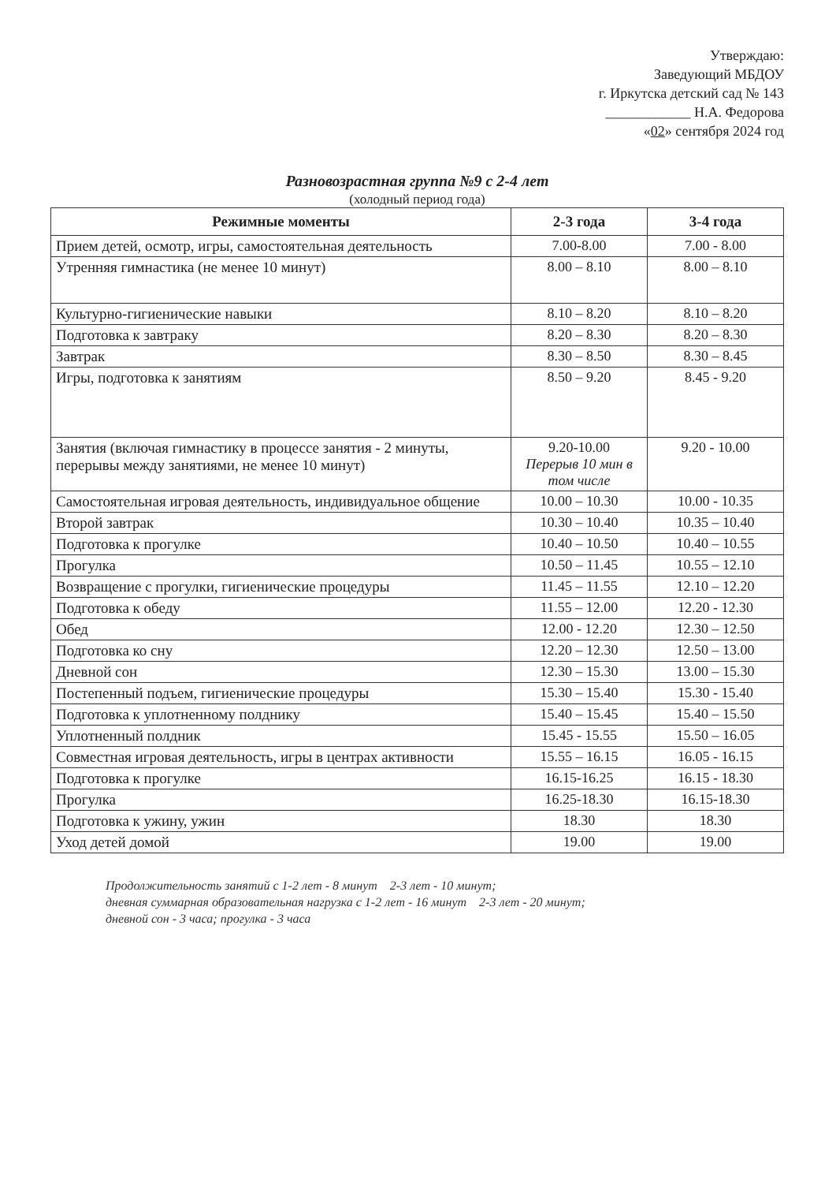Утверждаю:
Заведующий МБДОУ
г. Иркутска детский сад № 143
____________ Н.А. Федорова
«02» сентября 2024 год
Разновозрастная группа №9 с 2-4 лет
(холодный период года)
| Режимные моменты | 2-3 года | 3-4 года |
| --- | --- | --- |
| Прием детей, осмотр, игры, самостоятельная деятельность | 7.00-8.00 | 7.00 - 8.00 |
| Утренняя гимнастика (не менее 10 минут) | 8.00 – 8.10 | 8.00 – 8.10 |
| Культурно-гигиенические навыки | 8.10 – 8.20 | 8.10 – 8.20 |
| Подготовка к завтраку | 8.20 – 8.30 | 8.20 – 8.30 |
| Завтрак | 8.30 – 8.50 | 8.30 – 8.45 |
| Игры, подготовка к занятиям | 8.50 – 9.20 | 8.45 - 9.20 |
| Занятия (включая гимнастику в процессе занятия - 2 минуты, перерывы между занятиями, не менее 10 минут) | 9.20-10.00 Перерыв 10 мин в том числе | 9.20 - 10.00 |
| Самостоятельная игровая деятельность, индивидуальное общение | 10.00 – 10.30 | 10.00 - 10.35 |
| Второй завтрак | 10.30 – 10.40 | 10.35 – 10.40 |
| Подготовка к прогулке | 10.40 – 10.50 | 10.40 – 10.55 |
| Прогулка | 10.50 – 11.45 | 10.55 – 12.10 |
| Возвращение с прогулки, гигиенические процедуры | 11.45 – 11.55 | 12.10 – 12.20 |
| Подготовка к обеду | 11.55 – 12.00 | 12.20 - 12.30 |
| Обед | 12.00 - 12.20 | 12.30 – 12.50 |
| Подготовка ко сну | 12.20 – 12.30 | 12.50 – 13.00 |
| Дневной сон | 12.30 – 15.30 | 13.00 – 15.30 |
| Постепенный подъем, гигиенические процедуры | 15.30 – 15.40 | 15.30 - 15.40 |
| Подготовка к уплотненному полднику | 15.40 – 15.45 | 15.40 – 15.50 |
| Уплотненный полдник | 15.45 - 15.55 | 15.50 – 16.05 |
| Совместная игровая деятельность, игры в центрах активности | 15.55 – 16.15 | 16.05 - 16.15 |
| Подготовка к прогулке | 16.15-16.25 | 16.15 - 18.30 |
| Прогулка | 16.25-18.30 | 16.15-18.30 |
| Подготовка к ужину, ужин | 18.30 | 18.30 |
| Уход детей домой | 19.00 | 19.00 |
Продолжительность занятий с 1-2 лет - 8 минут 2-3 лет - 10 минут;
дневная суммарная образовательная нагрузка с 1-2 лет - 16 минут 2-3 лет - 20 минут;
дневной сон - 3 часа; прогулка - 3 часа